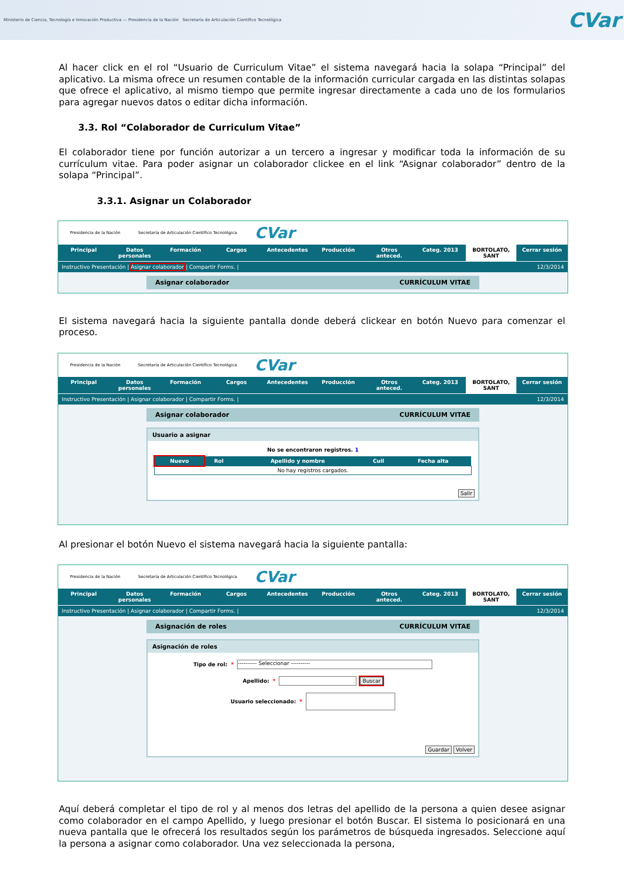Ministerio de Ciencia, Tecnología e Innovación Productiva — Presidencia de la Nación Secretaría de Articulación Científico Tecnológica
CVar
Al hacer click en el rol “Usuario de Curriculum Vitae” el sistema navegará hacia la solapa “Principal” del aplicativo. La misma ofrece un resumen contable de la información curricular cargada en las distintas solapas que ofrece el aplicativo, al mismo tiempo que permite ingresar directamente a cada uno de los formularios para agregar nuevos datos o editar dicha información.
3.3. Rol “Colaborador de Curriculum Vitae”
El colaborador tiene por función autorizar a un tercero a ingresar y modificar toda la información de su currículum vitae. Para poder asignar un colaborador clickee en el link “Asignar colaborador” dentro de la solapa “Principal”.
3.3.1. Asignar un Colaborador
Presidencia de la Nación Secretaría de Articulación Científico Tecnológica CVar
Principal Datos personales Formación Cargos Antecedentes Producción Otros anteced. Categ. 2013 BORTOLATO, SANT Cerrar sesión
Instructivo Presentación | Asignar colaborador | Compartir Forms. | 12/3/2014
Asignar colaborador CURRÍCULUM VITAE
El sistema navegará hacia la siguiente pantalla donde deberá clickear en botón Nuevo para comenzar el proceso.
Presidencia de la Nación Secretaría de Articulación Científico Tecnológica CVar
Principal Datos personales Formación Cargos Antecedentes Producción Otros anteced. Categ. 2013 BORTOLATO, SANT Cerrar sesión
Instructivo Presentación | Asignar colaborador | Compartir Forms. | 12/3/2014
Asignar colaborador CURRÍCULUM VITAE
Usuario a asignar
No se encontraron registros. 1
| Nuevo | Rol | Apellido y nombre | Cuil | Fecha alta |
| --- | --- | --- | --- | --- |
| No hay registros cargados. | | | | |
Salir
Al presionar el botón Nuevo el sistema navegará hacia la siguiente pantalla:
Presidencia de la Nación Secretaría de Articulación Científico Tecnológica CVar
Principal Datos personales Formación Cargos Antecedentes Producción Otros anteced. Categ. 2013 BORTOLATO, SANT Cerrar sesión
Instructivo Presentación | Asignar colaborador | Compartir Forms. | 12/3/2014
Asignación de roles CURRÍCULUM VITAE
Asignación de roles
Tipo de rol: * ---------- Seleccionar ----------
Apellido: * Buscar
Usuario seleccionado: *
Guardar Volver
Aquí deberá completar el tipo de rol y al menos dos letras del apellido de la persona a quien desee asignar como colaborador en el campo Apellido, y luego presionar el botón Buscar. El sistema lo posicionará en una nueva pantalla que le ofrecerá los resultados según los parámetros de búsqueda ingresados. Seleccione aquí la persona a asignar como colaborador. Una vez seleccionada la persona,